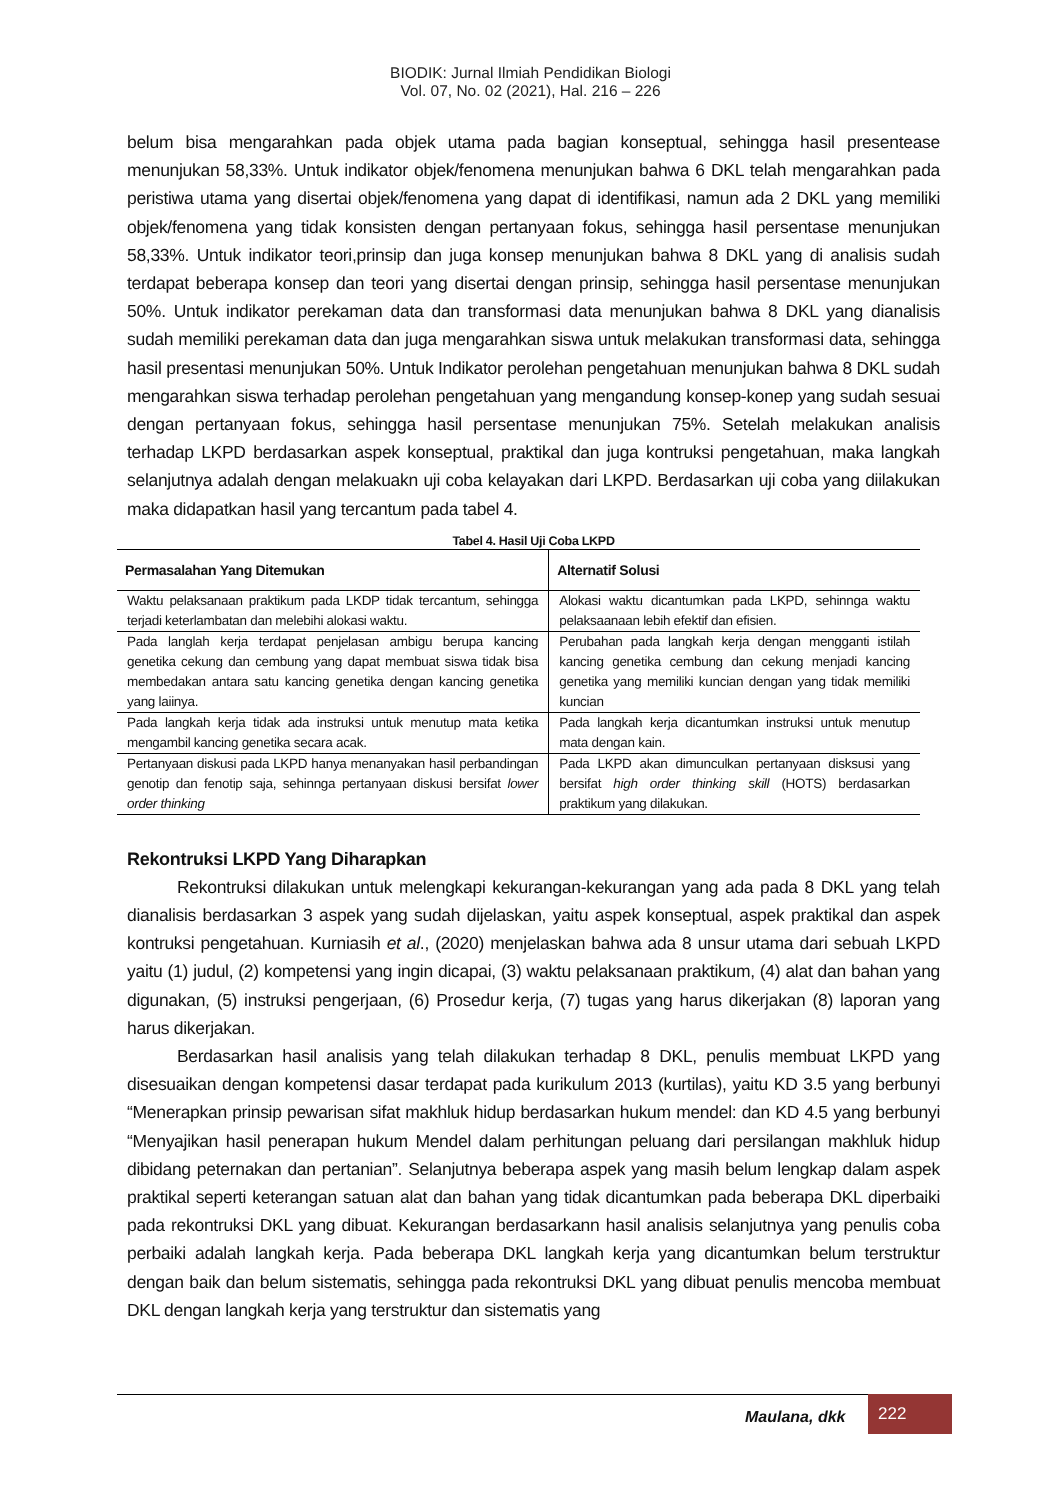BIODIK: Jurnal Ilmiah Pendidikan Biologi
Vol. 07, No. 02 (2021), Hal. 216 – 226
belum bisa mengarahkan pada objek utama pada bagian konseptual, sehingga hasil presentease menunjukan 58,33%. Untuk indikator objek/fenomena menunjukan bahwa 6 DKL telah mengarahkan pada peristiwa utama yang disertai objek/fenomena yang dapat di identifikasi, namun ada 2 DKL yang memiliki objek/fenomena yang tidak konsisten dengan pertanyaan fokus, sehingga hasil persentase menunjukan 58,33%. Untuk indikator teori,prinsip dan juga konsep menunjukan bahwa 8 DKL yang di analisis sudah terdapat beberapa konsep dan teori yang disertai dengan prinsip, sehingga hasil persentase menunjukan 50%. Untuk indikator perekaman data dan transformasi data menunjukan bahwa 8 DKL yang dianalisis sudah memiliki perekaman data dan juga mengarahkan siswa untuk melakukan transformasi data, sehingga hasil presentasi menunjukan 50%. Untuk Indikator perolehan pengetahuan menunjukan bahwa 8 DKL sudah mengarahkan siswa terhadap perolehan pengetahuan yang mengandung konsep-konep yang sudah sesuai dengan pertanyaan fokus, sehingga hasil persentase menunjukan 75%. Setelah melakukan analisis terhadap LKPD berdasarkan aspek konseptual, praktikal dan juga kontruksi pengetahuan, maka langkah selanjutnya adalah dengan melakuakn uji coba kelayakan dari LKPD. Berdasarkan uji coba yang diilakukan maka didapatkan hasil yang tercantum pada tabel 4.
Tabel 4. Hasil Uji Coba LKPD
| Permasalahan Yang Ditemukan | Alternatif Solusi |
| --- | --- |
| Waktu pelaksanaan praktikum pada LKDP tidak tercantum, sehingga terjadi keterlambatan dan melebihi alokasi waktu. | Alokasi waktu dicantumkan pada LKPD, sehinnga waktu pelaksaanaan lebih efektif dan efisien. |
| Pada langlah kerja terdapat penjelasan ambigu berupa kancing genetika cekung dan cembung yang dapat membuat siswa tidak bisa membedakan antara satu kancing genetika dengan kancing genetika yang laiinya. | Perubahan pada langkah kerja dengan mengganti istilah kancing genetika cembung dan cekung menjadi kancing genetika yang memiliki kuncian dengan yang tidak memiliki kuncian |
| Pada langkah kerja tidak ada instruksi untuk menutup mata ketika mengambil kancing genetika secara acak. | Pada langkah kerja dicantumkan instruksi untuk menutup mata dengan kain. |
| Pertanyaan diskusi pada LKPD hanya menanyakan hasil perbandingan genotip dan fenotip saja, sehinnga pertanyaan diskusi bersifat lower order thinking | Pada LKPD akan dimunculkan pertanyaan disksusi yang bersifat high order thinking skill (HOTS) berdasarkan praktikum yang dilakukan. |
Rekontruksi LKPD Yang Diharapkan
Rekontruksi dilakukan untuk melengkapi kekurangan-kekurangan yang ada pada 8 DKL yang telah dianalisis berdasarkan 3 aspek yang sudah dijelaskan, yaitu aspek konseptual, aspek praktikal dan aspek kontruksi pengetahuan. Kurniasih et al., (2020) menjelaskan bahwa ada 8 unsur utama dari sebuah LKPD yaitu (1) judul, (2) kompetensi yang ingin dicapai, (3) waktu pelaksanaan praktikum, (4) alat dan bahan yang digunakan, (5) instruksi pengerjaan, (6) Prosedur kerja, (7) tugas yang harus dikerjakan (8) laporan yang harus dikerjakan.
Berdasarkan hasil analisis yang telah dilakukan terhadap 8 DKL, penulis membuat LKPD yang disesuaikan dengan kompetensi dasar terdapat pada kurikulum 2013 (kurtilas), yaitu KD 3.5 yang berbunyi “Menerapkan prinsip pewarisan sifat makhluk hidup berdasarkan hukum mendel: dan KD 4.5 yang berbunyi “Menyajikan hasil penerapan hukum Mendel dalam perhitungan peluang dari persilangan makhluk hidup dibidang peternakan dan pertanian”. Selanjutnya beberapa aspek yang masih belum lengkap dalam aspek praktikal seperti keterangan satuan alat dan bahan yang tidak dicantumkan pada beberapa DKL diperbaiki pada rekontruksi DKL yang dibuat. Kekurangan berdasarkann hasil analisis selanjutnya yang penulis coba perbaiki adalah langkah kerja. Pada beberapa DKL langkah kerja yang dicantumkan belum terstruktur dengan baik dan belum sistematis, sehingga pada rekontruksi DKL yang dibuat penulis mencoba membuat DKL dengan langkah kerja yang terstruktur dan sistematis yang
Maulana, dkk 222